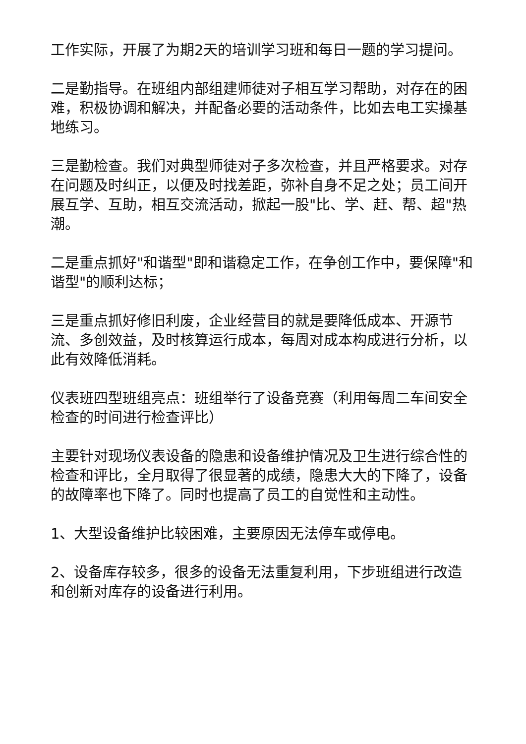工作实际，开展了为期2天的培训学习班和每日一题的学习提问。
二是勤指导。在班组内部组建师徒对子相互学习帮助，对存在的困难，积极协调和解决，并配备必要的活动条件，比如去电工实操基地练习。
三是勤检查。我们对典型师徒对子多次检查，并且严格要求。对存在问题及时纠正，以便及时找差距，弥补自身不足之处；员工间开展互学、互助，相互交流活动，掀起一股"比、学、赶、帮、超"热潮。
二是重点抓好"和谐型"即和谐稳定工作，在争创工作中，要保障"和谐型"的顺利达标；
三是重点抓好修旧利废，企业经营目的就是要降低成本、开源节流、多创效益，及时核算运行成本，每周对成本构成进行分析，以此有效降低消耗。
仪表班四型班组亮点：班组举行了设备竞赛（利用每周二车间安全检查的时间进行检查评比）
主要针对现场仪表设备的隐患和设备维护情况及卫生进行综合性的检查和评比，全月取得了很显著的成绩，隐患大大的下降了，设备的故障率也下降了。同时也提高了员工的自觉性和主动性。
1、大型设备维护比较困难，主要原因无法停车或停电。
2、设备库存较多，很多的设备无法重复利用，下步班组进行改造和创新对库存的设备进行利用。